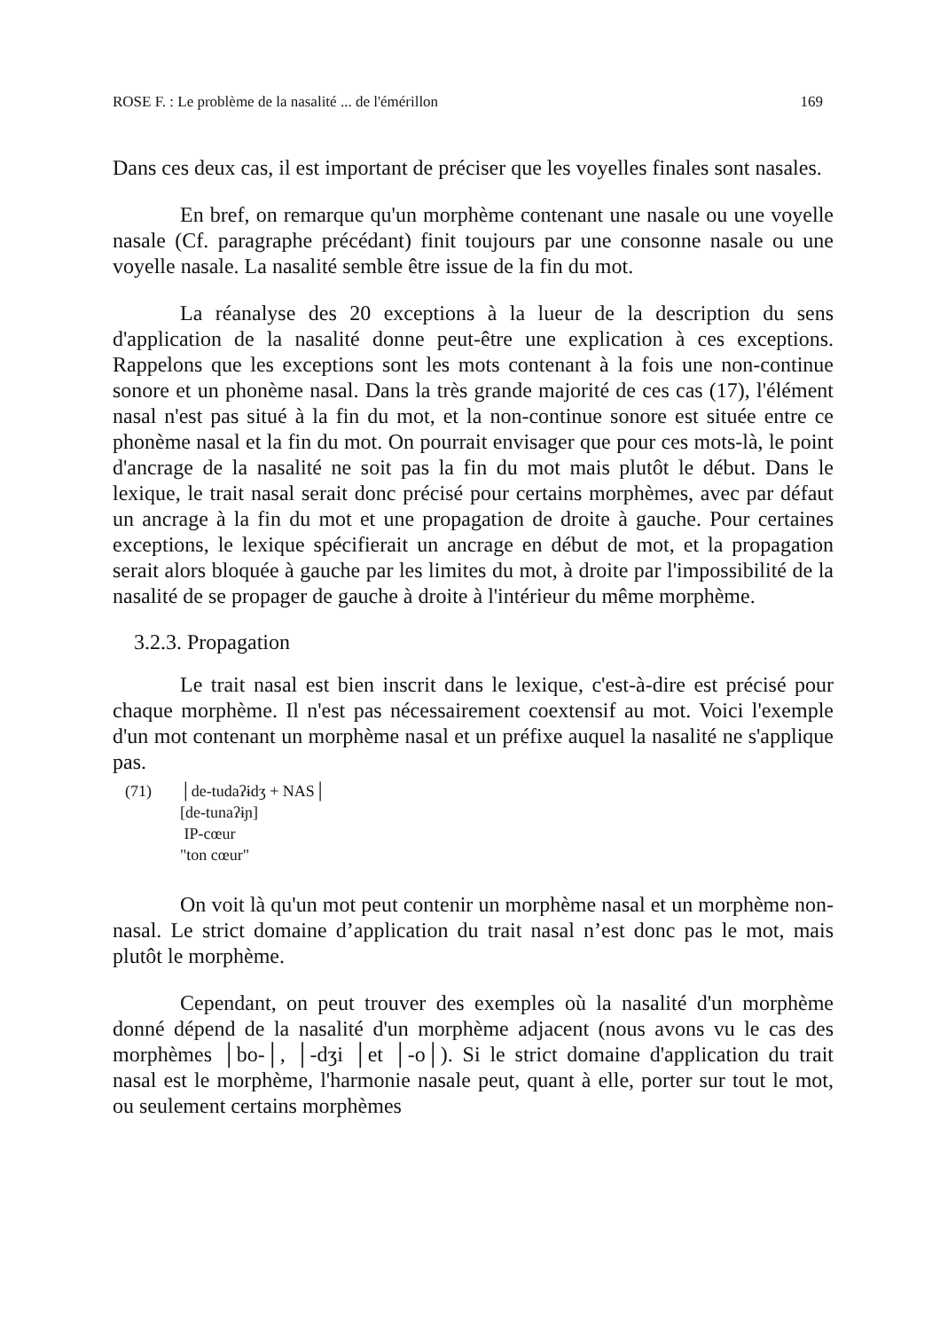ROSE F. : Le problème de la nasalité ... de l'émérillon 169
Dans ces deux cas, il est important de préciser que les voyelles finales sont nasales.
En bref, on remarque qu'un morphème contenant une nasale ou une voyelle nasale (Cf. paragraphe précédant) finit toujours par une consonne nasale ou une voyelle nasale. La nasalité semble être issue de la fin du mot.
La réanalyse des 20 exceptions à la lueur de la description du sens d'application de la nasalité donne peut-être une explication à ces exceptions. Rappelons que les exceptions sont les mots contenant à la fois une non-continue sonore et un phonème nasal. Dans la très grande majorité de ces cas (17), l'élément nasal n'est pas situé à la fin du mot, et la non-continue sonore est située entre ce phonème nasal et la fin du mot. On pourrait envisager que pour ces mots-là, le point d'ancrage de la nasalité ne soit pas la fin du mot mais plutôt le début. Dans le lexique, le trait nasal serait donc précisé pour certains morphèmes, avec par défaut un ancrage à la fin du mot et une propagation de droite à gauche. Pour certaines exceptions, le lexique spécifierait un ancrage en début de mot, et la propagation serait alors bloquée à gauche par les limites du mot, à droite par l'impossibilité de la nasalité de se propager de gauche à droite à l'intérieur du même morphème.
3.2.3. Propagation
Le trait nasal est bien inscrit dans le lexique, c'est-à-dire est précisé pour chaque morphème. Il n'est pas nécessairement coextensif au mot. Voici l'exemple d'un mot contenant un morphème nasal et un préfixe auquel la nasalité ne s'applique pas.
(71) │de-tudaʔɨdʒ + NAS│
[de-tunaʔɨɲ]
IP-cœur
"ton cœur"
On voit là qu'un mot peut contenir un morphème nasal et un morphème non-nasal. Le strict domaine d’application du trait nasal n’est donc pas le mot, mais plutôt le morphème.
Cependant, on peut trouver des exemples où la nasalité d'un morphème donné dépend de la nasalité d'un morphème adjacent (nous avons vu le cas des morphèmes │bo-│, │-dʒi │et │-o│). Si le strict domaine d'application du trait nasal est le morphème, l'harmonie nasale peut, quant à elle, porter sur tout le mot, ou seulement certains morphèmes